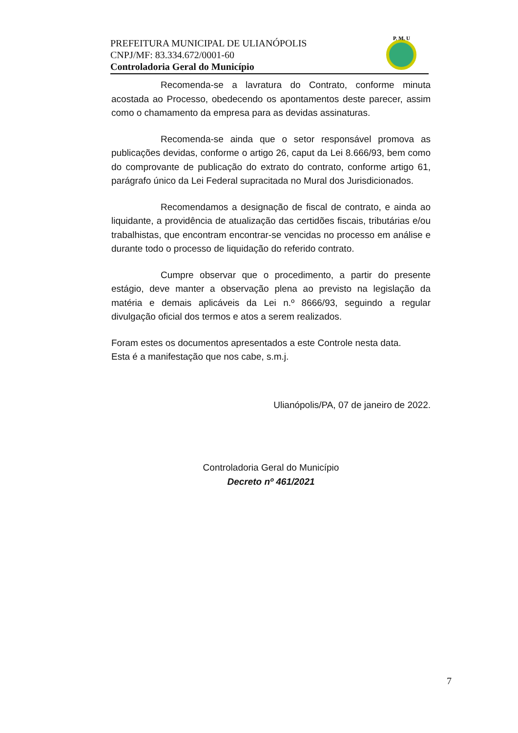PREFEITURA MUNICIPAL DE ULIANÓPOLIS
CNPJ/MF: 83.334.672/0001-60
Controladoria Geral do Município
P. M. U
Recomenda-se a lavratura do Contrato, conforme minuta acostada ao Processo, obedecendo os apontamentos deste parecer, assim como o chamamento da empresa para as devidas assinaturas.
Recomenda-se ainda que o setor responsável promova as publicações devidas, conforme o artigo 26, caput da Lei 8.666/93, bem como do comprovante de publicação do extrato do contrato, conforme artigo 61, parágrafo único da Lei Federal supracitada no Mural dos Jurisdicionados.
Recomendamos a designação de fiscal de contrato, e ainda ao liquidante, a providência de atualização das certidões fiscais, tributárias e/ou trabalhistas, que encontram encontrar-se vencidas no processo em análise e durante todo o processo de liquidação do referido contrato.
Cumpre observar que o procedimento, a partir do presente estágio, deve manter a observação plena ao previsto na legislação da matéria e demais aplicáveis da Lei n.º 8666/93, seguindo a regular divulgação oficial dos termos e atos a serem realizados.
Foram estes os documentos apresentados a este Controle nesta data.
Esta é a manifestação que nos cabe, s.m.j.
Ulianópolis/PA, 07 de janeiro de 2022.
Controladoria Geral do Município
Decreto nº 461/2021
7